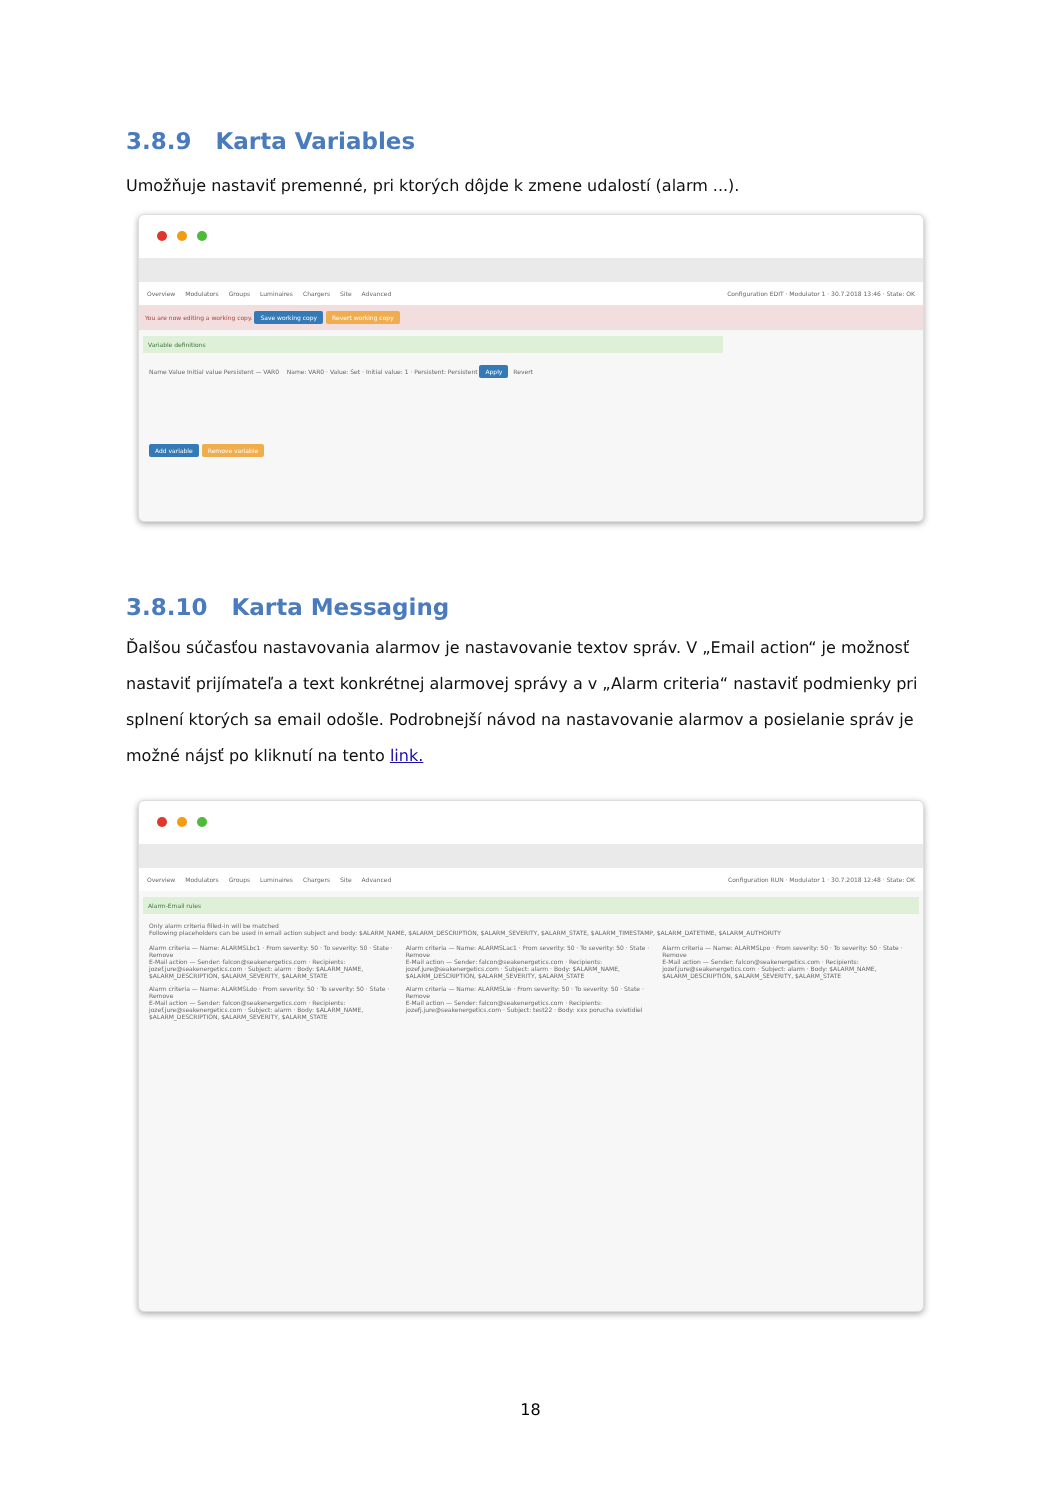3.8.9 Karta Variables
Umožňuje nastaviť premenné, pri ktorých dôjde k zmene udalostí (alarm ...).
Overview Modulators Groups Luminaires Chargers Site Advanced
Configuration EDIT · Modulator 1 · 30.7.2018 13:46 · State: OK
You are now editing a working copy. Save working copy Revert working copy
Variable definitions
Name Value Initial value Persistent — VAR0 Name: VAR0 · Value: Set · Initial value: 1 · Persistent: Persistent Apply Revert
Add variable Remove variable
3.8.10 Karta Messaging
Ďalšou súčasťou nastavovania alarmov je nastavovanie textov správ. V „Email action“ je možnosť nastaviť prijímateľa a text konkrétnej alarmovej správy a v „Alarm criteria“ nastaviť podmienky pri splnení ktorých sa email odošle. Podrobnejší návod na nastavovanie alarmov a posielanie správ je možné nájsť po kliknutí na tento link.
Overview Modulators Groups Luminaires Chargers Site Advanced
Configuration RUN · Modulator 1 · 30.7.2018 12:48 · State: OK
Alarm-Email rules
Only alarm criteria filled-in will be matched
Following placeholders can be used in email action subject and body: $ALARM_NAME, $ALARM_DESCRIPTION, $ALARM_SEVERITY, $ALARM_STATE, $ALARM_TIMESTAMP, $ALARM_DATETIME, $ALARM_AUTHORITY
Alarm criteria — Name: ALARMSLbc1 · From severity: 50 · To severity: 50 · State · Remove
E-Mail action — Sender: falcon@seakenergetics.com · Recipients: jozef.jure@seakenergetics.com · Subject: alarm · Body: $ALARM_NAME, $ALARM_DESCRIPTION, $ALARM_SEVERITY, $ALARM_STATE
Alarm criteria — Name: ALARMSLac1 · From severity: 50 · To severity: 50 · State · Remove
E-Mail action — Sender: falcon@seakenergetics.com · Recipients: jozef.jure@seakenergetics.com · Subject: alarm · Body: $ALARM_NAME, $ALARM_DESCRIPTION, $ALARM_SEVERITY, $ALARM_STATE
Alarm criteria — Name: ALARMSLpo · From severity: 50 · To severity: 50 · State · Remove
E-Mail action — Sender: falcon@seakenergetics.com · Recipients: jozef.jure@seakenergetics.com · Subject: alarm · Body: $ALARM_NAME, $ALARM_DESCRIPTION, $ALARM_SEVERITY, $ALARM_STATE
Alarm criteria — Name: ALARMSLdo · From severity: 50 · To severity: 50 · State · Remove
E-Mail action — Sender: falcon@seakenergetics.com · Recipients: jozef.jure@seakenergetics.com · Subject: alarm · Body: $ALARM_NAME, $ALARM_DESCRIPTION, $ALARM_SEVERITY, $ALARM_STATE
Alarm criteria — Name: ALARMSLie · From severity: 50 · To severity: 50 · State · Remove
E-Mail action — Sender: falcon@seakenergetics.com · Recipients: jozefj.jure@seakenergetics.com · Subject: test22 · Body: xxx porucha svietidiel
18